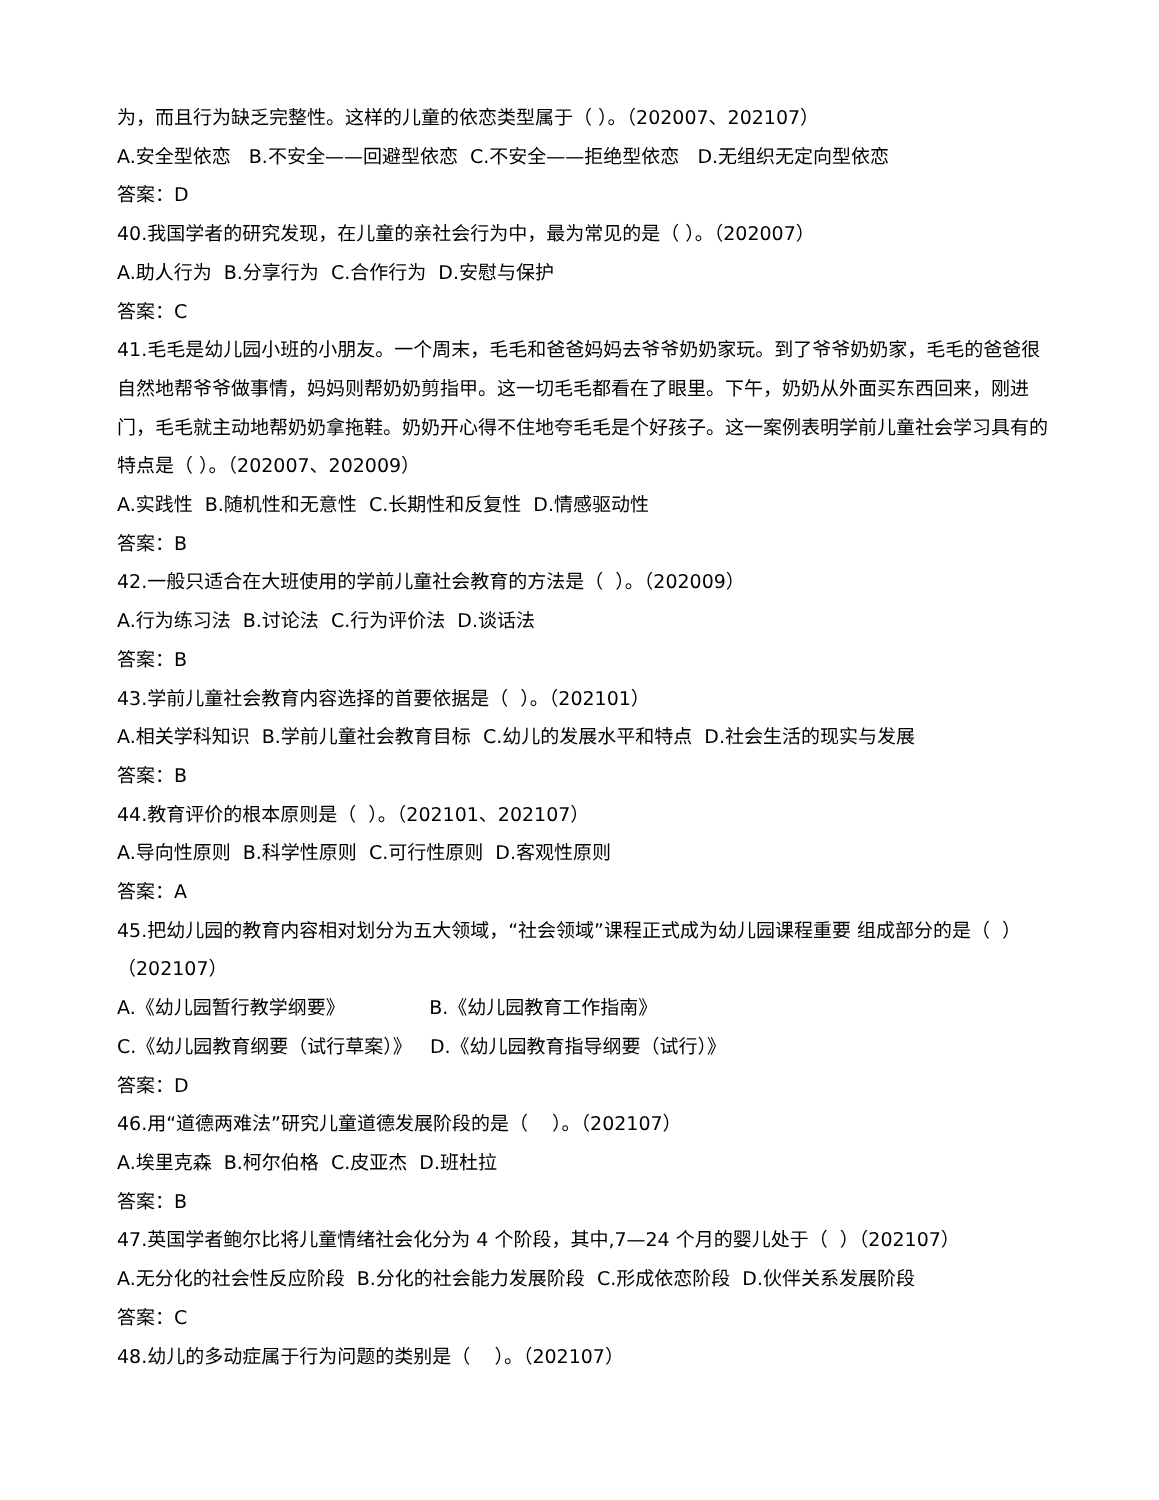为，而且行为缺乏完整性。这样的儿童的依恋类型属于（ ）。（202007、202107）
A.安全型依恋 B.不安全——回避型依恋 C.不安全——拒绝型依恋 D.无组织无定向型依恋
答案：D
40.我国学者的研究发现，在儿童的亲社会行为中，最为常见的是（ ）。（202007）
A.助人行为 B.分享行为 C.合作行为 D.安慰与保护
答案：C
41.毛毛是幼儿园小班的小朋友。一个周末，毛毛和爸爸妈妈去爷爷奶奶家玩。到了爷爷奶奶家，毛毛的爸爸很自然地帮爷爷做事情，妈妈则帮奶奶剪指甲。这一切毛毛都看在了眼里。下午，奶奶从外面买东西回来，刚进门，毛毛就主动地帮奶奶拿拖鞋。奶奶开心得不住地夸毛毛是个好孩子。这一案例表明学前儿童社会学习具有的特点是（ ）。（202007、202009）
A.实践性 B.随机性和无意性 C.长期性和反复性 D.情感驱动性
答案：B
42.一般只适合在大班使用的学前儿童社会教育的方法是（ ）。（202009）
A.行为练习法 B.讨论法 C.行为评价法 D.谈话法
答案：B
43.学前儿童社会教育内容选择的首要依据是（ ）。（202101）
A.相关学科知识 B.学前儿童社会教育目标 C.幼儿的发展水平和特点 D.社会生活的现实与发展
答案：B
44.教育评价的根本原则是（ ）。（202101、202107）
A.导向性原则 B.科学性原则 C.可行性原则 D.客观性原则
答案：A
45.把幼儿园的教育内容相对划分为五大领域，“社会领域”课程正式成为幼儿园课程重要 组成部分的是（ ）（202107）
A.《幼儿园暂行教学纲要》 B.《幼儿园教育工作指南》
C.《幼儿园教育纲要（试行草案）》 D.《幼儿园教育指导纲要（试行）》
答案：D
46.用“道德两难法”研究儿童道德发展阶段的是（ ）。（202107）
A.埃里克森 B.柯尔伯格 C.皮亚杰 D.班杜拉
答案：B
47.英国学者鲍尔比将儿童情绪社会化分为 4 个阶段，其中,7—24 个月的婴儿处于（ ）（202107）
A.无分化的社会性反应阶段 B.分化的社会能力发展阶段 C.形成依恋阶段 D.伙伴关系发展阶段
答案：C
48.幼儿的多动症属于行为问题的类别是（ ）。（202107）